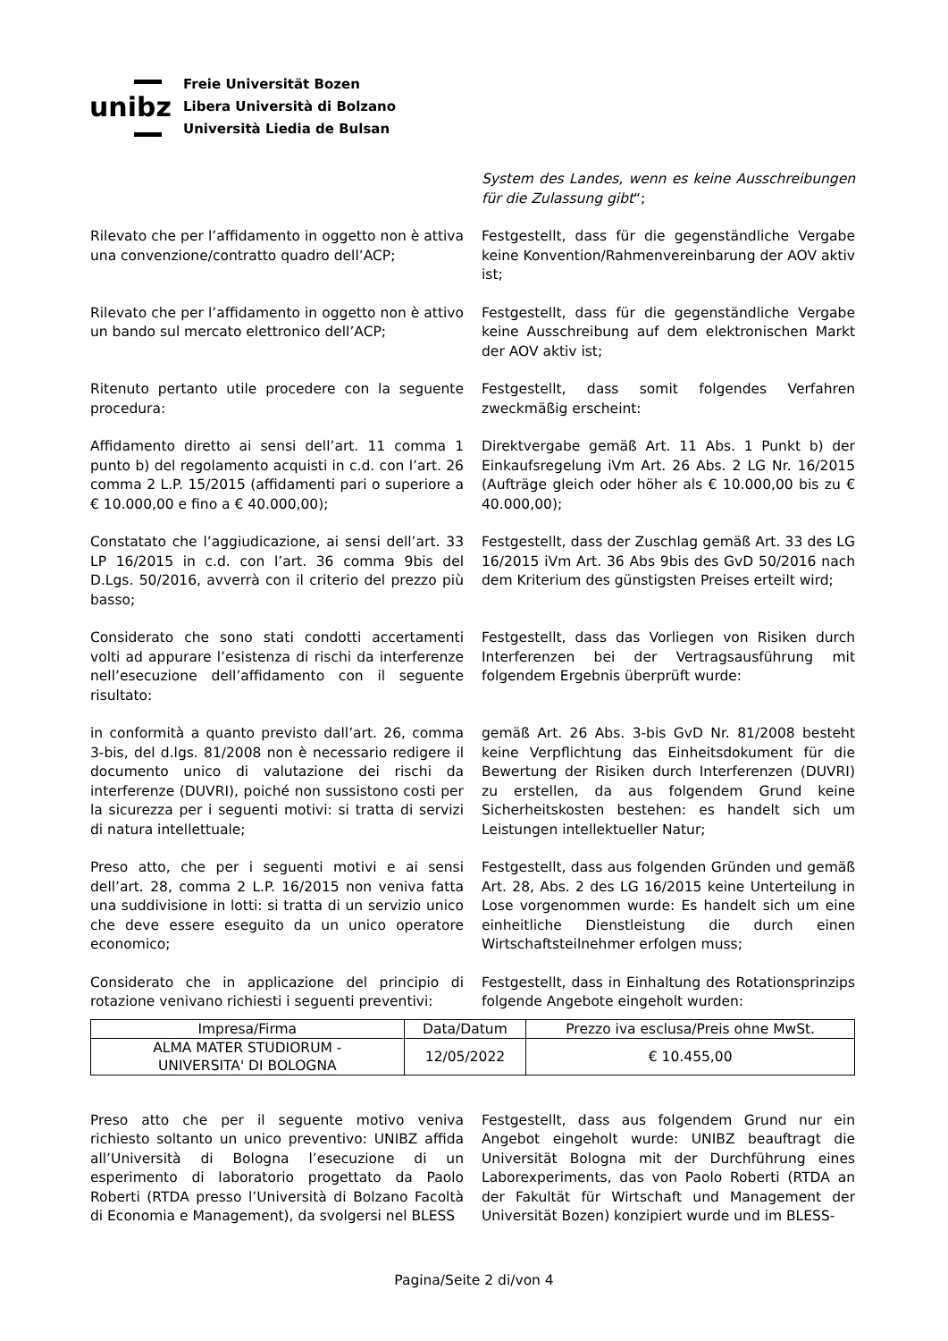unibz
Freie Universität Bozen
Libera Università di Bolzano
Università Liedia de Bulsan
System des Landes, wenn es keine Ausschreibungen für die Zulassung gibt“;
Rilevato che per l’affidamento in oggetto non è attiva una convenzione/contratto quadro dell’ACP;
Festgestellt, dass für die gegenständliche Vergabe keine Konvention/Rahmenvereinbarung der AOV aktiv ist;
Rilevato che per l’affidamento in oggetto non è attivo un bando sul mercato elettronico dell’ACP;
Festgestellt, dass für die gegenständliche Vergabe keine Ausschreibung auf dem elektronischen Markt der AOV aktiv ist;
Ritenuto pertanto utile procedere con la seguente procedura:
Festgestellt, dass somit folgendes Verfahren zweckmäßig erscheint:
Affidamento diretto ai sensi dell’art. 11 comma 1 punto b) del regolamento acquisti in c.d. con l’art. 26 comma 2 L.P. 15/2015 (affidamenti pari o superiore a € 10.000,00 e fino a € 40.000,00);
Direktvergabe gemäß Art. 11 Abs. 1 Punkt b) der Einkaufsregelung iVm Art. 26 Abs. 2 LG Nr. 16/2015 (Aufträge gleich oder höher als € 10.000,00 bis zu € 40.000,00);
Constatato che l’aggiudicazione, ai sensi dell’art. 33 LP 16/2015 in c.d. con l’art. 36 comma 9bis del D.Lgs. 50/2016, avverrà con il criterio del prezzo più basso;
Festgestellt, dass der Zuschlag gemäß Art. 33 des LG 16/2015 iVm Art. 36 Abs 9bis des GvD 50/2016 nach dem Kriterium des günstigsten Preises erteilt wird;
Considerato che sono stati condotti accertamenti volti ad appurare l’esistenza di rischi da interferenze nell’esecuzione dell’affidamento con il seguente risultato:
Festgestellt, dass das Vorliegen von Risiken durch Interferenzen bei der Vertragsausführung mit folgendem Ergebnis überprüft wurde:
in conformità a quanto previsto dall’art. 26, comma 3-bis, del d.lgs. 81/2008 non è necessario redigere il documento unico di valutazione dei rischi da interferenze (DUVRI), poiché non sussistono costi per la sicurezza per i seguenti motivi: si tratta di servizi di natura intellettuale;
gemäß Art. 26 Abs. 3-bis GvD Nr. 81/2008 besteht keine Verpflichtung das Einheitsdokument für die Bewertung der Risiken durch Interferenzen (DUVRI) zu erstellen, da aus folgendem Grund keine Sicherheitskosten bestehen: es handelt sich um Leistungen intellektueller Natur;
Preso atto, che per i seguenti motivi e ai sensi dell’art. 28, comma 2 L.P. 16/2015 non veniva fatta una suddivisione in lotti: si tratta di un servizio unico che deve essere eseguito da un unico operatore economico;
Festgestellt, dass aus folgenden Gründen und gemäß Art. 28, Abs. 2 des LG 16/2015 keine Unterteilung in Lose vorgenommen wurde: Es handelt sich um eine einheitliche Dienstleistung die durch einen Wirtschaftsteilnehmer erfolgen muss;
Considerato che in applicazione del principio di rotazione venivano richiesti i seguenti preventivi:
Festgestellt, dass in Einhaltung des Rotationsprinzips folgende Angebote eingeholt wurden:
| Impresa/Firma | Data/Datum | Prezzo iva esclusa/Preis ohne MwSt. |
| --- | --- | --- |
| ALMA MATER STUDIORUM - UNIVERSITA' DI BOLOGNA | 12/05/2022 | € 10.455,00 |
Preso atto che per il seguente motivo veniva richiesto soltanto un unico preventivo: UNIBZ affida all’Università di Bologna l’esecuzione di un esperimento di laboratorio progettato da Paolo Roberti (RTDA presso l’Università di Bolzano Facoltà di Economia e Management), da svolgersi nel BLESS
Festgestellt, dass aus folgendem Grund nur ein Angebot eingeholt wurde: UNIBZ beauftragt die Universität Bologna mit der Durchführung eines Laborexperiments, das von Paolo Roberti (RTDA an der Fakultät für Wirtschaft und Management der Universität Bozen) konzipiert wurde und im BLESS-
Pagina/Seite 2 di/von 4